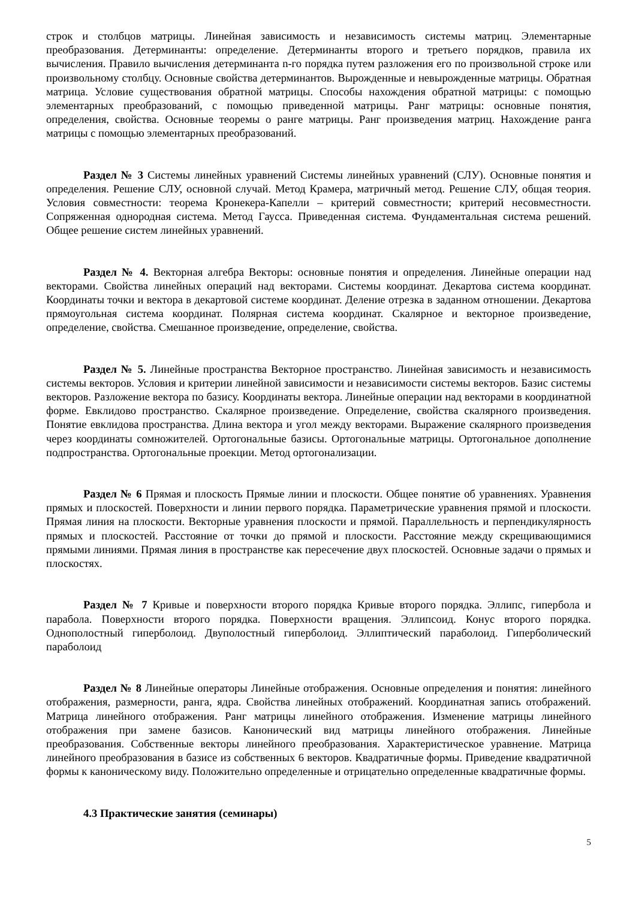строк и столбцов матрицы. Линейная зависимость и независимость системы матриц. Элементарные преобразования. Детерминанты: определение. Детерминанты второго и третьего порядков, правила их вычисления. Правило вычисления детерминанта n-го порядка путем разложения его по произвольной строке или произвольному столбцу. Основные свойства детерминантов. Вырожденные и невырожденные матрицы. Обратная матрица. Условие существования обратной матрицы. Способы нахождения обратной матрицы: с помощью элементарных преобразований, с помощью приведенной матрицы. Ранг матрицы: основные понятия, определения, свойства. Основные теоремы о ранге матрицы. Ранг произведения матриц. Нахождение ранга матрицы с помощью элементарных преобразований.
Раздел № 3 Системы линейных уравнений Системы линейных уравнений (СЛУ). Основные понятия и определения. Решение СЛУ, основной случай. Метод Крамера, матричный метод. Решение СЛУ, общая теория. Условия совместности: теорема Кронекера-Капелли – критерий совместности; критерий несовместности. Сопряженная однородная система. Метод Гаусса. Приведенная система. Фундаментальная система решений. Общее решение систем линейных уравнений.
Раздел № 4. Векторная алгебра Векторы: основные понятия и определения. Линейные операции над векторами. Свойства линейных операций над векторами. Системы координат. Декартова система координат. Координаты точки и вектора в декартовой системе координат. Деление отрезка в заданном отношении. Декартова прямоугольная система координат. Полярная система координат. Скалярное и векторное произведение, определение, свойства. Смешанное произведение, определение, свойства.
Раздел № 5. Линейные пространства Векторное пространство. Линейная зависимость и независимость системы векторов. Условия и критерии линейной зависимости и независимости системы векторов. Базис системы векторов. Разложение вектора по базису. Координаты вектора. Линейные операции над векторами в координатной форме. Евклидово пространство. Скалярное произведение. Определение, свойства скалярного произведения. Понятие евклидова пространства. Длина вектора и угол между векторами. Выражение скалярного произведения через координаты сомножителей. Ортогональные базисы. Ортогональные матрицы. Ортогональное дополнение подпространства. Ортогональные проекции. Метод ортогонализации.
Раздел № 6 Прямая и плоскость Прямые линии и плоскости. Общее понятие об уравнениях. Уравнения прямых и плоскостей. Поверхности и линии первого порядка. Параметрические уравнения прямой и плоскости. Прямая линия на плоскости. Векторные уравнения плоскости и прямой. Параллельность и перпендикулярность прямых и плоскостей. Расстояние от точки до прямой и плоскости. Расстояние между скрещивающимися прямыми линиями. Прямая линия в пространстве как пересечение двух плоскостей. Основные задачи о прямых и плоскостях.
Раздел № 7 Кривые и поверхности второго порядка Кривые второго порядка. Эллипс, гипербола и парабола. Поверхности второго порядка. Поверхности вращения. Эллипсоид. Конус второго порядка. Однополостный гиперболоид. Двуполостный гиперболоид. Эллиптический параболоид. Гиперболический параболоид
Раздел № 8 Линейные операторы Линейные отображения. Основные определения и понятия: линейного отображения, размерности, ранга, ядра. Свойства линейных отображений. Координатная запись отображений. Матрица линейного отображения. Ранг матрицы линейного отображения. Изменение матрицы линейного отображения при замене базисов. Канонический вид матрицы линейного отображения. Линейные преобразования. Собственные векторы линейного преобразования. Характеристическое уравнение. Матрица линейного преобразования в базисе из собственных 6 векторов. Квадратичные формы. Приведение квадратичной формы к каноническому виду. Положительно определенные и отрицательно определенные квадратичные формы.
4.3 Практические занятия (семинары)
5